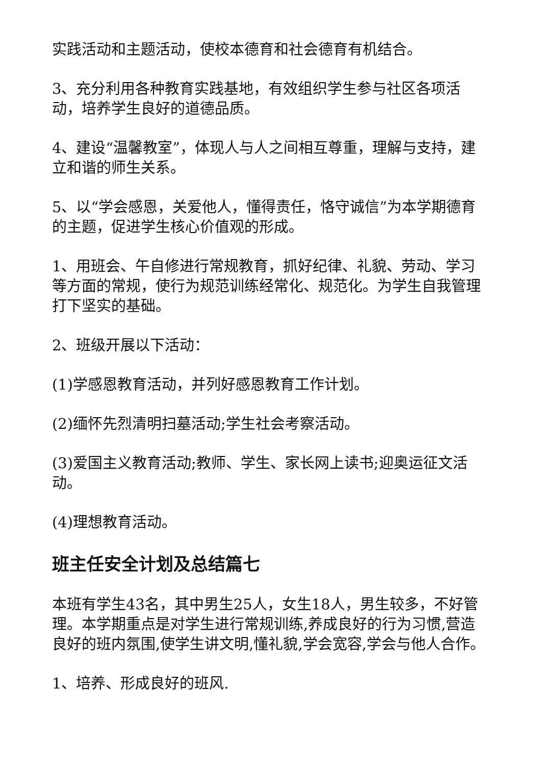实践活动和主题活动，使校本德育和社会德育有机结合。
3、充分利用各种教育实践基地，有效组织学生参与社区各项活动，培养学生良好的道德品质。
4、建设“温馨教室”，体现人与人之间相互尊重，理解与支持，建立和谐的师生关系。
5、以“学会感恩，关爱他人，懂得责任，恪守诚信”为本学期德育的主题，促进学生核心价值观的形成。
1、用班会、午自修进行常规教育，抓好纪律、礼貌、劳动、学习等方面的常规，使行为规范训练经常化、规范化。为学生自我管理打下坚实的基础。
2、班级开展以下活动：
(1)学感恩教育活动，并列好感恩教育工作计划。
(2)缅怀先烈清明扫墓活动;学生社会考察活动。
(3)爱国主义教育活动;教师、学生、家长网上读书;迎奥运征文活动。
(4)理想教育活动。
班主任安全计划及总结篇七
本班有学生43名，其中男生25人，女生18人，男生较多，不好管理。本学期重点是对学生进行常规训练,养成良好的行为习惯,营造良好的班内氛围,使学生讲文明,懂礼貌,学会宽容,学会与他人合作。
1、培养、形成良好的班风.